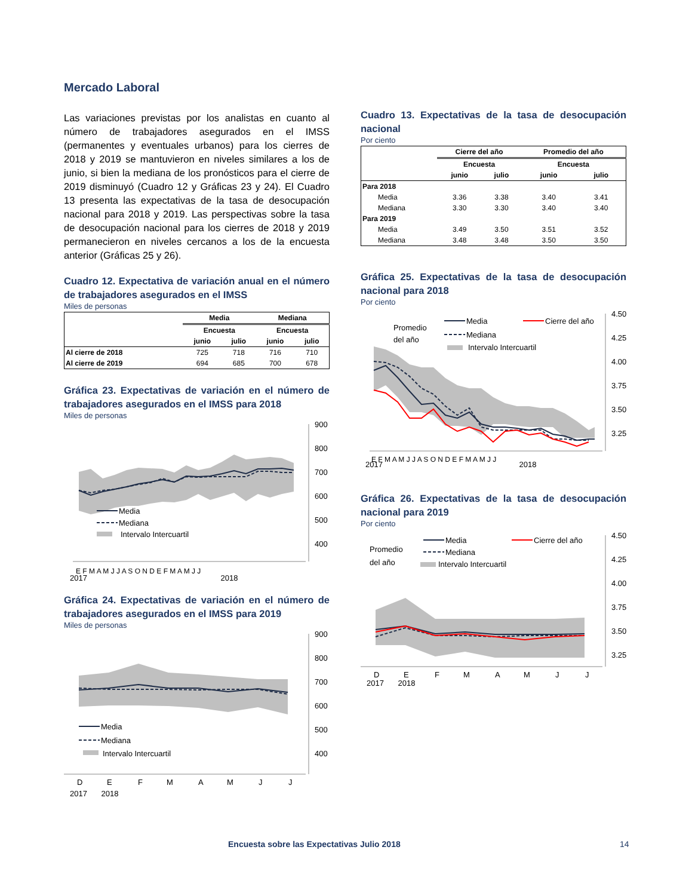Mercado Laboral
Las variaciones previstas por los analistas en cuanto al número de trabajadores asegurados en el IMSS (permanentes y eventuales urbanos) para los cierres de 2018 y 2019 se mantuvieron en niveles similares a los de junio, si bien la mediana de los pronósticos para el cierre de 2019 disminuyó (Cuadro 12 y Gráficas 23 y 24). El Cuadro 13 presenta las expectativas de la tasa de desocupación nacional para 2018 y 2019. Las perspectivas sobre la tasa de desocupación nacional para los cierres de 2018 y 2019 permanecieron en niveles cercanos a los de la encuesta anterior (Gráficas 25 y 26).
Cuadro 12. Expectativa de variación anual en el número de trabajadores asegurados en el IMSS
Miles de personas
| | Media | | Mediana | |
| --- | --- | --- | --- | --- |
| | Encuesta | | Encuesta | |
| | junio | julio | junio | julio |
| Al cierre de 2018 | 725 | 718 | 716 | 710 |
| Al cierre de 2019 | 694 | 685 | 700 | 678 |
Gráfica 23. Expectativas de variación en el número de trabajadores asegurados en el IMSS para 2018
Miles de personas
900
800
700
600
500
400
Media
Mediana
Intervalo Intercuartil
E F M A M J J A S O N D E F M A M J J
2017 2018
Gráfica 24. Expectativas de variación en el número de trabajadores asegurados en el IMSS para 2019
Miles de personas
900
800
700
600
500
400
Media
Mediana
Intervalo Intercuartil
D
E
F
M
A
M
J
J
2017 2018
Cuadro 13. Expectativas de la tasa de desocupación nacional
Por ciento
| | Cierre del año | | Promedio del año | |
| --- | --- | --- | --- | --- |
| | Encuesta | | Encuesta | |
| | junio | julio | junio | julio |
| Para 2018 | | | | |
| Media | 3.36 | 3.38 | 3.40 | 3.41 |
| Mediana | 3.30 | 3.30 | 3.40 | 3.40 |
| Para 2019 | | | | |
| Media | 3.49 | 3.50 | 3.51 | 3.52 |
| Mediana | 3.48 | 3.48 | 3.50 | 3.50 |
Gráfica 25. Expectativas de la tasa de desocupación nacional para 2018
Por ciento
4.50
4.25
4.00
3.75
3.50
3.25
Promedio
del año
Media
Cierre del año
Mediana
Intervalo Intercuartil
E F M A M J J A S O N D E F M A M J J
2017 2018
Gráfica 26. Expectativas de la tasa de desocupación nacional para 2019
Por ciento
4.50
4.25
4.00
3.75
3.50
3.25
Promedio
del año
Media
Cierre del año
Mediana
Intervalo Intercuartil
D
E
F
M
A
M
J
J
2017 2018
Encuesta sobre las Expectativas Julio 2018 14